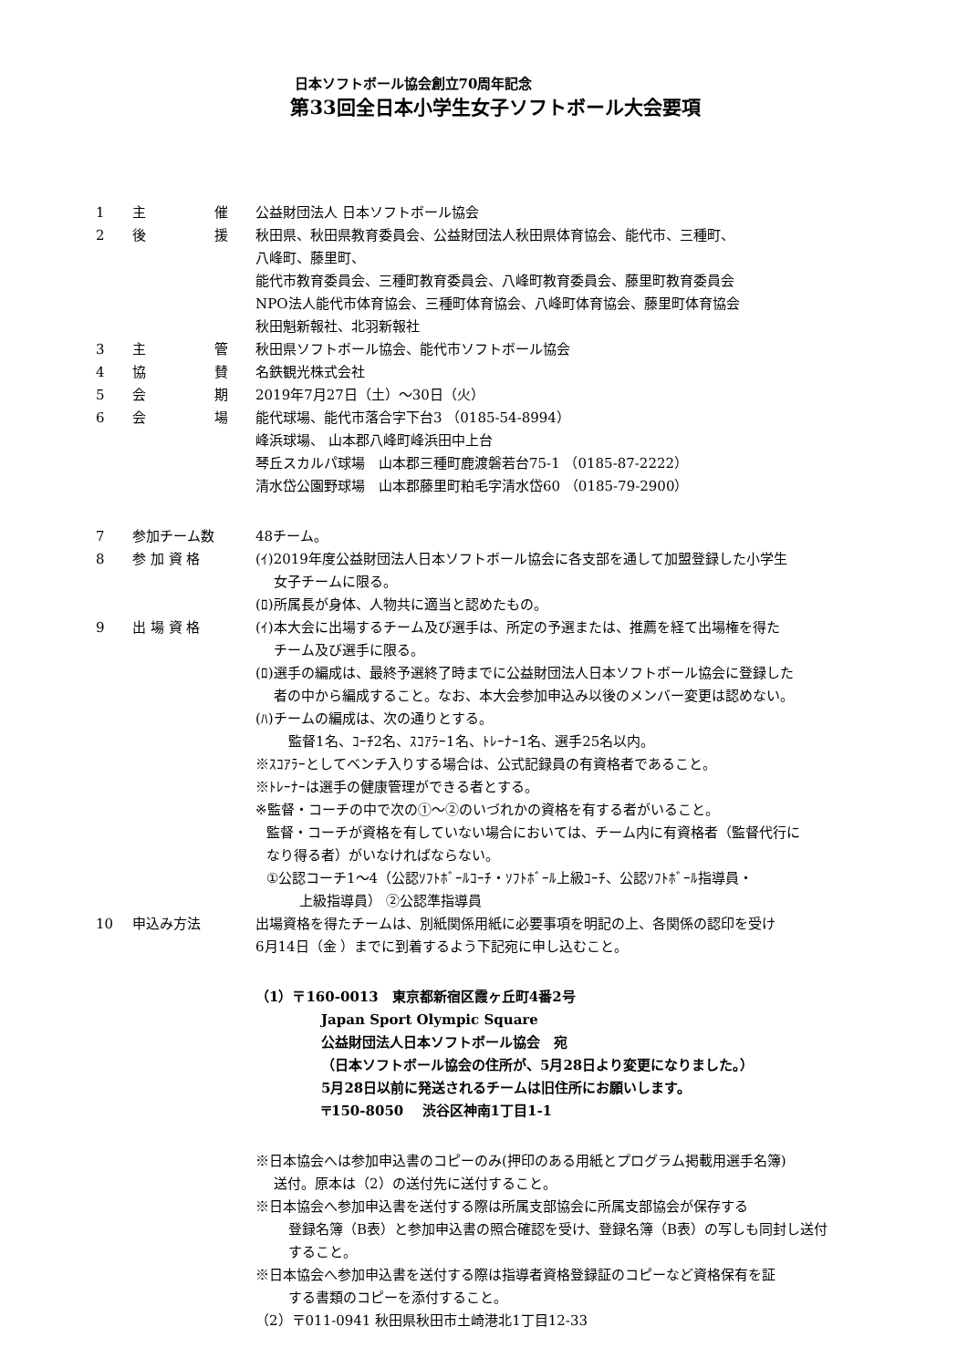日本ソフトボール協会創立70周年記念
第33回全日本小学生女子ソフトボール大会要項
1 主 催 公益財団法人 日本ソフトボール協会
2 後 援 秋田県、秋田県教育委員会、公益財団法人秋田県体育協会、能代市、三種町、
八峰町、藤里町、
能代市教育委員会、三種町教育委員会、八峰町教育委員会、藤里町教育委員会
NPO法人能代市体育協会、三種町体育協会、八峰町体育協会、藤里町体育協会
秋田魁新報社、北羽新報社
3 主 管 秋田県ソフトボール協会、能代市ソフトボール協会
4 協 賛 名鉄観光株式会社
5 会 期 2019年7月27日（土）～30日（火）
6 会 場 能代球場、能代市落合字下台3 （0185-54-8994）
峰浜球場、 山本郡八峰町峰浜田中上台
琴丘スカルパ球場　山本郡三種町鹿渡磐若台75-1 （0185-87-2222）
清水岱公園野球場　山本郡藤里町粕毛字清水岱60 （0185-79-2900）
7 参加チーム数 48チーム。
8 参 加 資 格 (ｲ)2019年度公益財団法人日本ソフトボール協会に各支部を通して加盟登録した小学生
女子チームに限る。
(ﾛ)所属長が身体、人物共に適当と認めたもの。
9 出 場 資 格 (ｲ)本大会に出場するチーム及び選手は、所定の予選または、推薦を経て出場権を得た
チーム及び選手に限る。
(ﾛ)選手の編成は、最終予選終了時までに公益財団法人日本ソフトボール協会に登録した
者の中から編成すること。なお、本大会参加申込み以後のメンバー変更は認めない。
(ﾊ)チームの編成は、次の通りとする。
監督1名、ｺｰﾁ2名、ｽｺｱﾗｰ1名、ﾄﾚｰﾅｰ1名、選手25名以内。
※ｽｺｱﾗｰとしてベンチ入りする場合は、公式記録員の有資格者であること。
※ﾄﾚｰﾅｰは選手の健康管理ができる者とする。
※監督・コーチの中で次の①～②のいづれかの資格を有する者がいること。
監督・コーチが資格を有していない場合においては、チーム内に有資格者（監督代行に
なり得る者）がいなければならない。
①公認コーチ1～4（公認ｿﾌﾄﾎﾞｰﾙｺｰﾁ・ｿﾌﾄﾎﾞｰﾙ上級ｺｰﾁ、公認ｿﾌﾄﾎﾞｰﾙ指導員・
上級指導員） ②公認準指導員
10 申込み方法 出場資格を得たチームは、別紙関係用紙に必要事項を明記の上、各関係の認印を受け
6月14日（金 ）までに到着するよう下記宛に申し込むこと。
（1）〒160-0013　東京都新宿区霞ヶ丘町4番2号
Japan Sport Olympic Square
公益財団法人日本ソフトボール協会　宛
（日本ソフトボール協会の住所が、5月28日より変更になりました。）
5月28日以前に発送されるチームは旧住所にお願いします。
〒150-8050　 渋谷区神南1丁目1-1
※日本協会へは参加申込書のコピーのみ(押印のある用紙とプログラム掲載用選手名簿)
送付。原本は（2）の送付先に送付すること。
※日本協会へ参加申込書を送付する際は所属支部協会に所属支部協会が保存する
登録名簿（B表）と参加申込書の照合確認を受け、登録名簿（B表）の写しも同封し送付
すること。
※日本協会へ参加申込書を送付する際は指導者資格登録証のコピーなど資格保有を証
する書類のコピーを添付すること。
（2）〒011-0941 秋田県秋田市土崎港北1丁目12-33